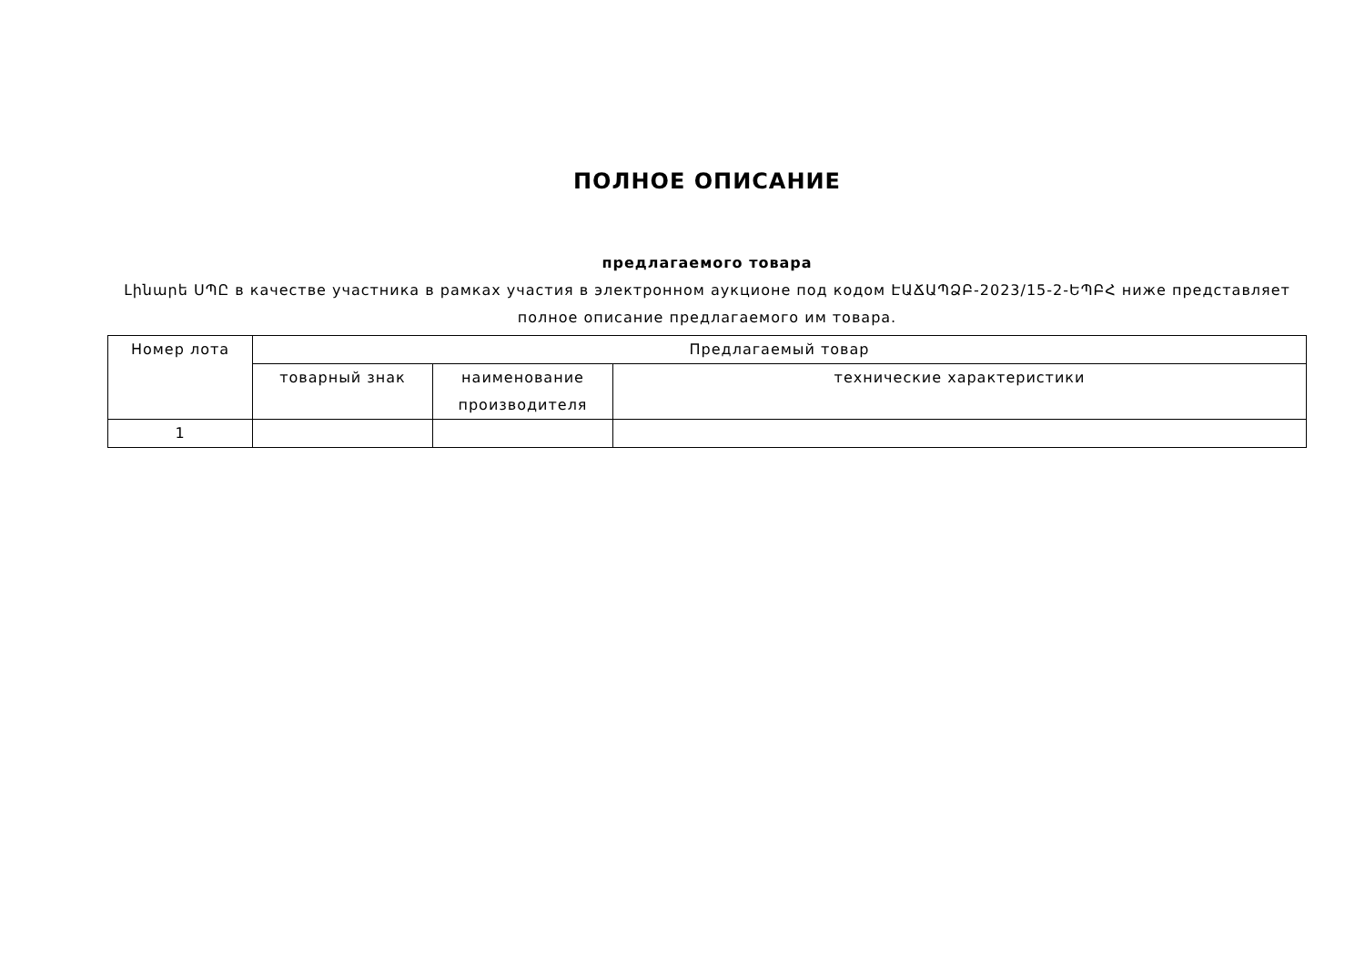ПОЛНОЕ ОПИСАНИЕ
предлагаемого товара
Լինարե ՍՊԸ в качестве участника в рамках участия в электронном аукционе под кодом ԷԱՃԱՊՁԲ-2023/15-2-ԵՊԲՀ ниже представляет полное описание предлагаемого им товара.
| Номер лота | Предлагаемый товар | | |
| --- | --- | --- | --- |
| | товарный знак | наименование производителя | технические характеристики |
| 1 | | | |